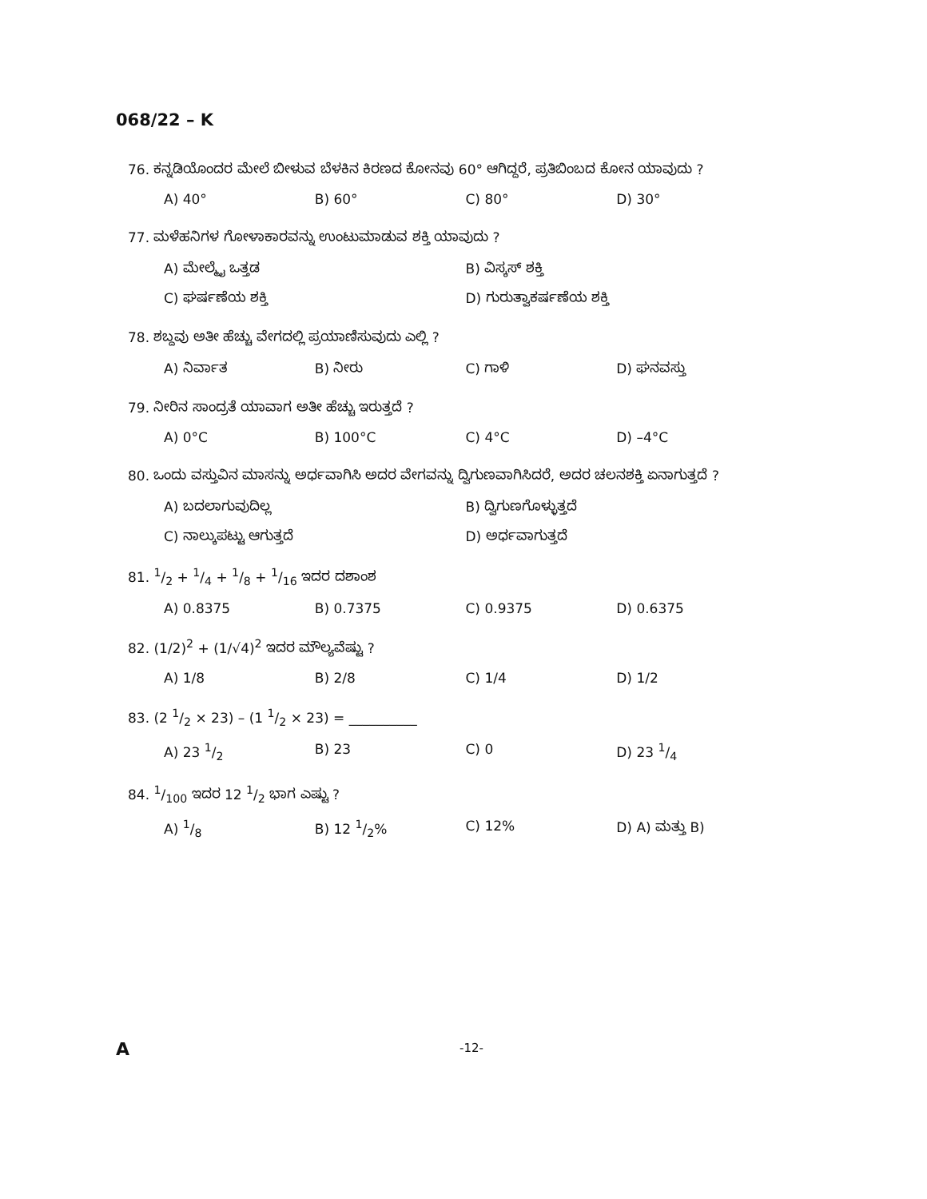068/22 – K
76. ಕನ್ನಡಿಯೊಂದರ ಮೇಲೆ ಬೀಳುವ ಬೆಳಕಿನ ಕಿರಣದ ಕೋನವು 60° ಆಗಿದ್ದರೆ, ಪ್ರತಿಬಿಂಬದ ಕೋನ ಯಾವುದು ?
A) 40° B) 60° C) 80° D) 30°
77. ಮಳೆಹನಿಗಳ ಗೋಳಾಕಾರವನ್ನು ಉಂಟುಮಾಡುವ ಶಕ್ತಿ ಯಾವುದು ?
A) ಮೇಲ್ಮೈ ಒತ್ತಡ B) ವಿಸ್ಕಸ್ ಶಕ್ತಿ
C) ಘರ್ಷಣೆಯ ಶಕ್ತಿ D) ಗುರುತ್ವಾಕರ್ಷಣೆಯ ಶಕ್ತಿ
78. ಶಬ್ದವು ಅತೀ ಹೆಚ್ಚು ವೇಗದಲ್ಲಿ ಪ್ರಯಾಣಿಸುವುದು ಎಲ್ಲಿ ?
A) ನಿರ್ವಾತ B) ನೀರು C) ಗಾಳಿ D) ಘನವಸ್ತು
79. ನೀರಿನ ಸಾಂದ್ರತೆ ಯಾವಾಗ ಅತೀ ಹೆಚ್ಚು ಇರುತ್ತದೆ ?
A) 0°C B) 100°C C) 4°C D) –4°C
80. ಒಂದು ವಸ್ತುವಿನ ಮಾಸನ್ನು ಅರ್ಧವಾಗಿಸಿ ಅದರ ವೇಗವನ್ನು ದ್ವಿಗುಣವಾಗಿಸಿದರೆ, ಅದರ ಚಲನಶಕ್ತಿ ಏನಾಗುತ್ತದೆ ?
A) ಬದಲಾಗುವುದಿಲ್ಲ B) ದ್ವಿಗುಣಗೊಳ್ಳುತ್ತದೆ
C) ನಾಲ್ಕುಪಟ್ಟು ಆಗುತ್ತದೆ D) ಅರ್ಧವಾಗುತ್ತದೆ
81. 1/2 + 1/4 + 1/8 + 1/16 ಇದರ ದಶಾಂಶ
A) 0.8375 B) 0.7375 C) 0.9375 D) 0.6375
82. (1/2)<sup>2</sup> + (1/√4)<sup>2</sup> ಇದರ ಮೌಲ್ಯವೆಷ್ಟು ?
A) 1/8 B) 2/8 C) 1/4 D) 1/2
83. (2 1/2 × 23) – (1 1/2 × 23) = __________
A) 23 1/2 B) 23 C) 0 D) 23 1/4
84. 1/100 ಇದರ 12 1/2 ಭಾಗ ಎಷ್ಟು ?
A) 1/8 B) 12 1/2% C) 12% D) A) ಮತ್ತು B)
A -12-